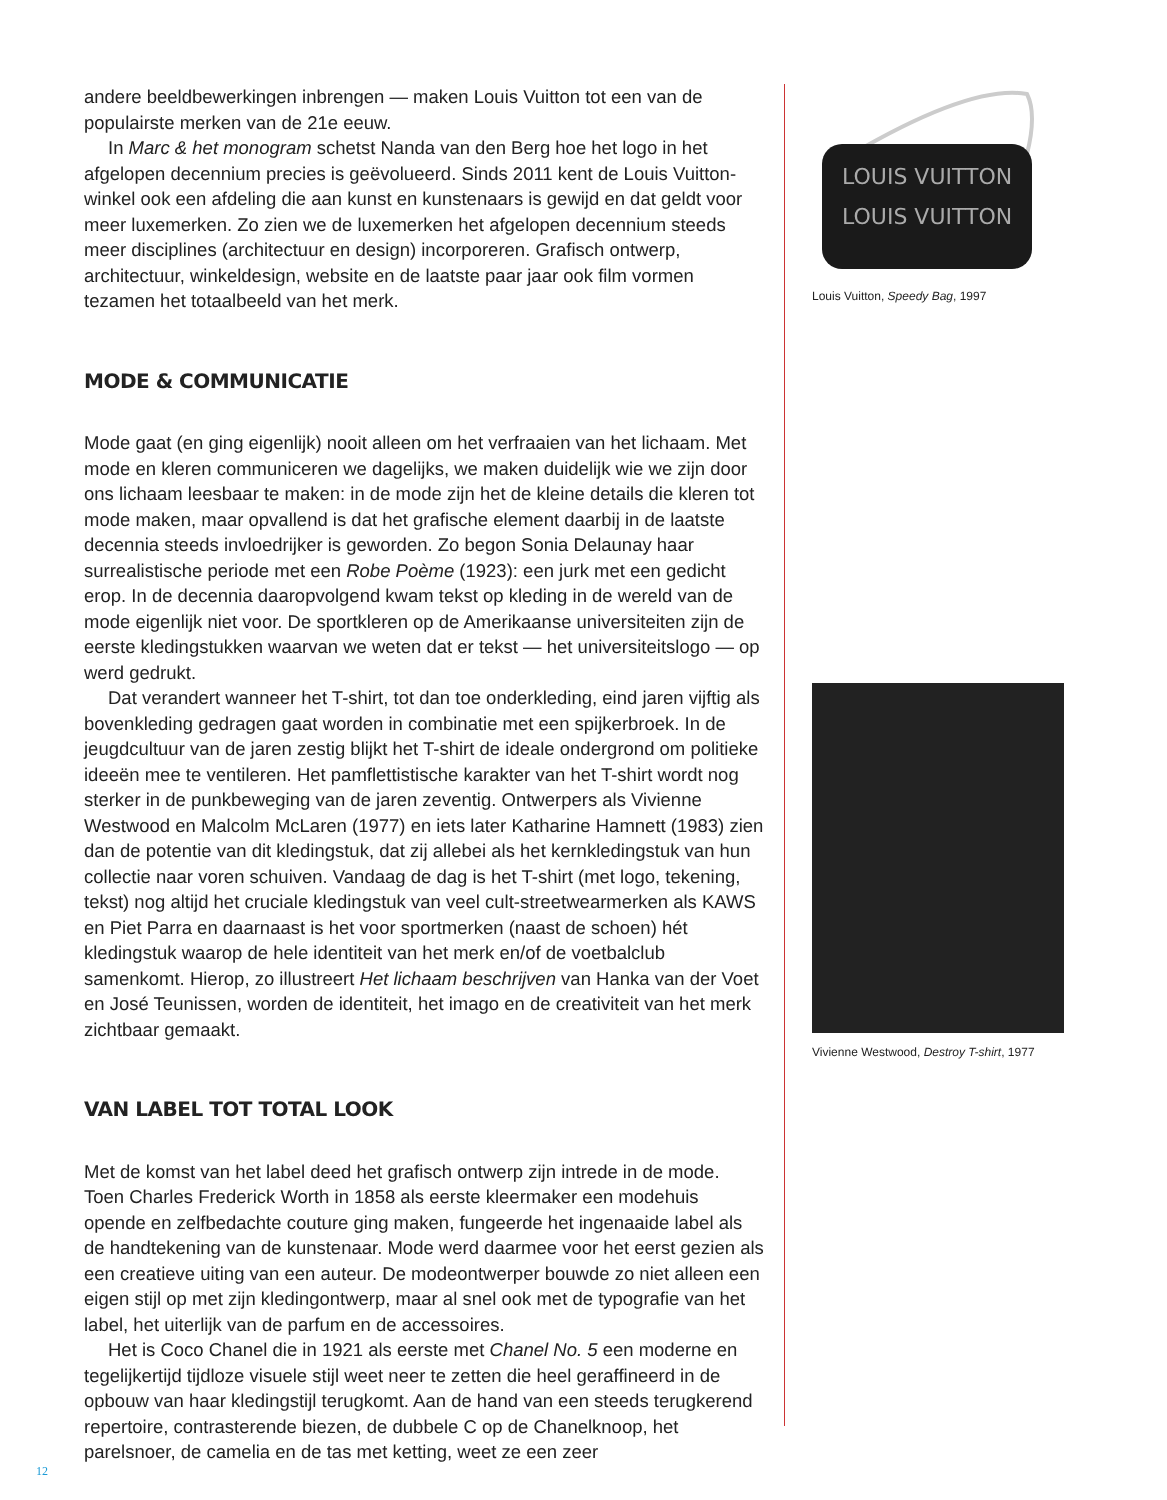andere beeldbewerkingen inbrengen — maken Louis Vuitton tot een van de populairste merken van de 21e eeuw.
In Marc & het monogram schetst Nanda van den Berg hoe het logo in het afgelopen decennium precies is geëvolueerd. Sinds 2011 kent de Louis Vuitton-winkel ook een afdeling die aan kunst en kunstenaars is gewijd en dat geldt voor meer luxemerken. Zo zien we de luxemerken het afgelopen decennium steeds meer disciplines (architectuur en design) incorporeren. Grafisch ontwerp, architectuur, winkeldesign, website en de laatste paar jaar ook film vormen tezamen het totaalbeeld van het merk.
MODE & COMMUNICATIE
Mode gaat (en ging eigenlijk) nooit alleen om het verfraaien van het lichaam. Met mode en kleren communiceren we dagelijks, we maken duidelijk wie we zijn door ons lichaam leesbaar te maken: in de mode zijn het de kleine details die kleren tot mode maken, maar opvallend is dat het grafische element daarbij in de laatste decennia steeds invloedrijker is geworden. Zo begon Sonia Delaunay haar surrealistische periode met een Robe Poème (1923): een jurk met een gedicht erop. In de decennia daaropvolgend kwam tekst op kleding in de wereld van de mode eigenlijk niet voor. De sportkleren op de Amerikaanse universiteiten zijn de eerste kledingstukken waarvan we weten dat er tekst — het universiteitslogo — op werd gedrukt.
Dat verandert wanneer het T-shirt, tot dan toe onderkleding, eind jaren vijftig als bovenkleding gedragen gaat worden in combinatie met een spijkerbroek. In de jeugdcultuur van de jaren zestig blijkt het T-shirt de ideale ondergrond om politieke ideeën mee te ventileren. Het pamflettistische karakter van het T-shirt wordt nog sterker in de punkbeweging van de jaren zeventig. Ontwerpers als Vivienne Westwood en Malcolm McLaren (1977) en iets later Katharine Hamnett (1983) zien dan de potentie van dit kledingstuk, dat zij allebei als het kernkledingstuk van hun collectie naar voren schuiven. Vandaag de dag is het T-shirt (met logo, tekening, tekst) nog altijd het cruciale kledingstuk van veel cult-streetwearmerken als KAWS en Piet Parra en daarnaast is het voor sportmerken (naast de schoen) hét kledingstuk waarop de hele identiteit van het merk en/of de voetbalclub samenkomt. Hierop, zo illustreert Het lichaam beschrijven van Hanka van der Voet en José Teunissen, worden de identiteit, het imago en de creativiteit van het merk zichtbaar gemaakt.
VAN LABEL TOT TOTAL LOOK
Met de komst van het label deed het grafisch ontwerp zijn intrede in de mode. Toen Charles Frederick Worth in 1858 als eerste kleermaker een modehuis opende en zelfbedachte couture ging maken, fungeerde het ingenaaide label als de handtekening van de kunstenaar. Mode werd daarmee voor het eerst gezien als een creatieve uiting van een auteur. De modeontwerper bouwde zo niet alleen een eigen stijl op met zijn kledingontwerp, maar al snel ook met de typografie van het label, het uiterlijk van de parfum en de accessoires.
Het is Coco Chanel die in 1921 als eerste met Chanel No. 5 een moderne en tegelijkertijd tijdloze visuele stijl weet neer te zetten die heel geraffineerd in de opbouw van haar kledingstijl terugkomt. Aan de hand van een steeds terugkerend repertoire, contrasterende biezen, de dubbele C op de Chanelknoop, het parelsnoer, de camelia en de tas met ketting, weet ze een zeer
LOUIS VUITTON
LOUIS VUITTON
Louis Vuitton, Speedy Bag, 1997
Vivienne Westwood, Destroy T-shirt, 1977
12